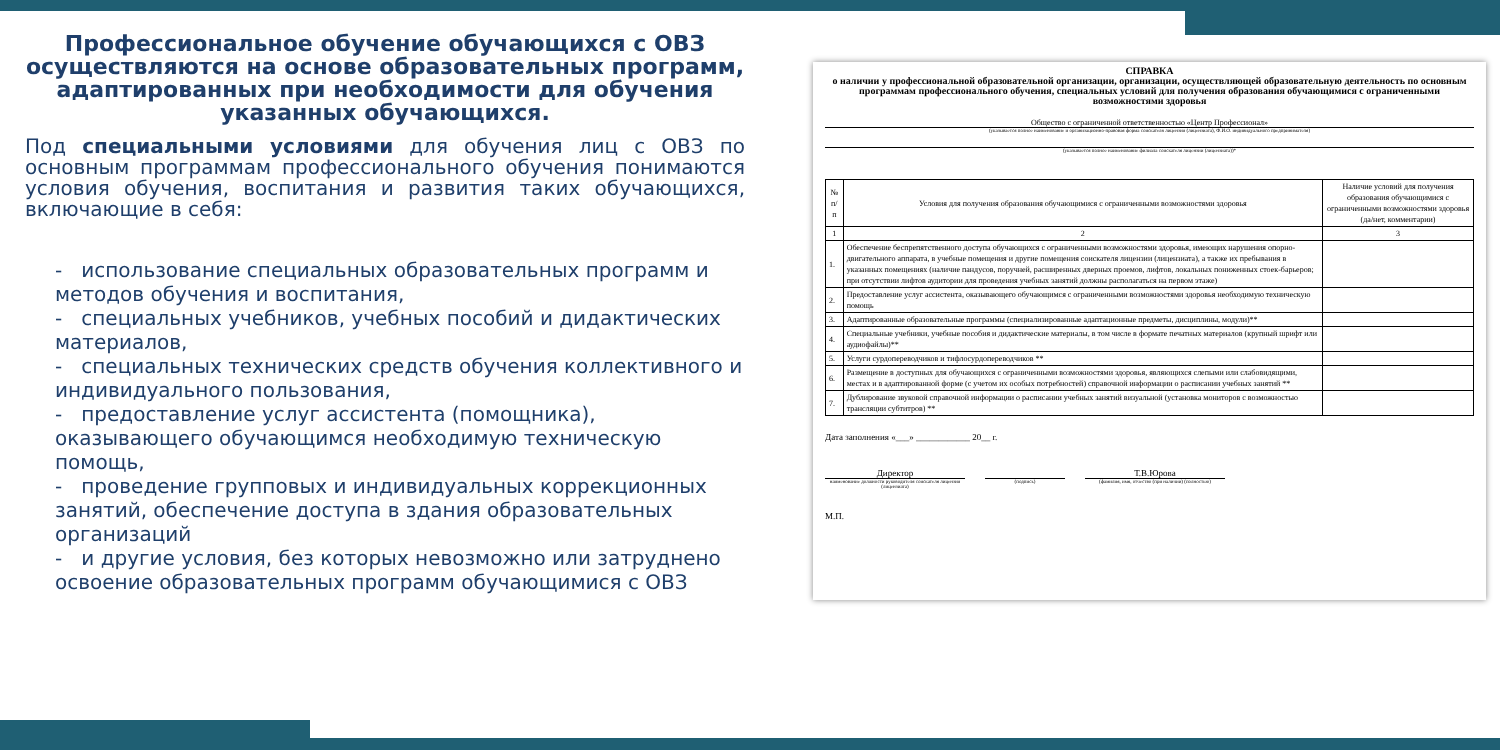Профессиональное обучение обучающихся с ОВЗ осуществляются на основе образовательных программ, адаптированных при необходимости для обучения указанных обучающихся.
Под специальными условиями для обучения лиц с ОВЗ по основным программам профессионального обучения понимаются условия обучения, воспитания и развития таких обучающихся, включающие в себя:
- использование специальных образовательных программ и методов обучения и воспитания,
- специальных учебников, учебных пособий и дидактических материалов,
- специальных технических средств обучения коллективного и индивидуального пользования,
- предоставление услуг ассистента (помощника), оказывающего обучающимся необходимую техническую помощь,
- проведение групповых и индивидуальных коррекционных занятий, обеспечение доступа в здания образовательных организаций
- и другие условия, без которых невозможно или затруднено освоение образовательных программ обучающимися с ОВЗ
СПРАВКА
о наличии у профессиональной образовательной организации, организации, осуществляющей образовательную деятельность по основным программам профессионального обучения, специальных условий для получения образования обучающимися с ограниченными возможностями здоровья
Общество с ограниченной ответственностью «Центр Профессионал»
(указывается полное наименование и организационно-правовая форма соискателя лицензии (лицензиата), Ф.И.О. индивидуального предпринимателя)
(указывается полное наименование филиала соискателя лицензии (лицензиата))*
| № п/п | Условия для получения образования обучающимися с ограниченными возможностями здоровья | Наличие условий для получения образования обучающимися с ограниченными возможностями здоровья (да/нет, комментарии) |
| --- | --- | --- |
| 1 | 2 | 3 |
| 1. | Обеспечение беспрепятственного доступа обучающихся с ограниченными возможностями здоровья, имеющих нарушения опорно-двигательного аппарата, в учебные помещения и другие помещения соискателя лицензии (лицензиата), а также их пребывания в указанных помещениях (наличие пандусов, поручней, расширенных дверных проемов, лифтов, локальных пониженных стоек-барьеров; при отсутствии лифтов аудитории для проведения учебных занятий должны располагаться на первом этаже) | |
| 2. | Предоставление услуг ассистента, оказывающего обучающимся с ограниченными возможностями здоровья необходимую техническую помощь | |
| 3. | Адаптированные образовательные программы (специализированные адаптационные предметы, дисциплины, модули)** | |
| 4. | Специальные учебники, учебные пособия и дидактические материалы, в том числе в формате печатных материалов (крупный шрифт или аудиофайлы)** | |
| 5. | Услуги сурдопереводчиков и тифлосурдопереводчиков ** | |
| 6. | Размещение в доступных для обучающихся с ограниченными возможностями здоровья, являющихся слепыми или слабовидящими, местах и в адаптированной форме (с учетом их особых потребностей) справочной информации о расписании учебных занятий ** | |
| 7. | Дублирование звуковой справочной информации о расписании учебных занятий визуальной (установка мониторов с возможностью трансляции субтитров) ** | |
Дата заполнения «___» ____________ 20__ г.
Директор
наименование должности руководителя соискателя лицензии (лицензиата)
(подпись)
Т.В.Юрова
(фамилия, имя, отчество (при наличии) (полностью)
М.П.